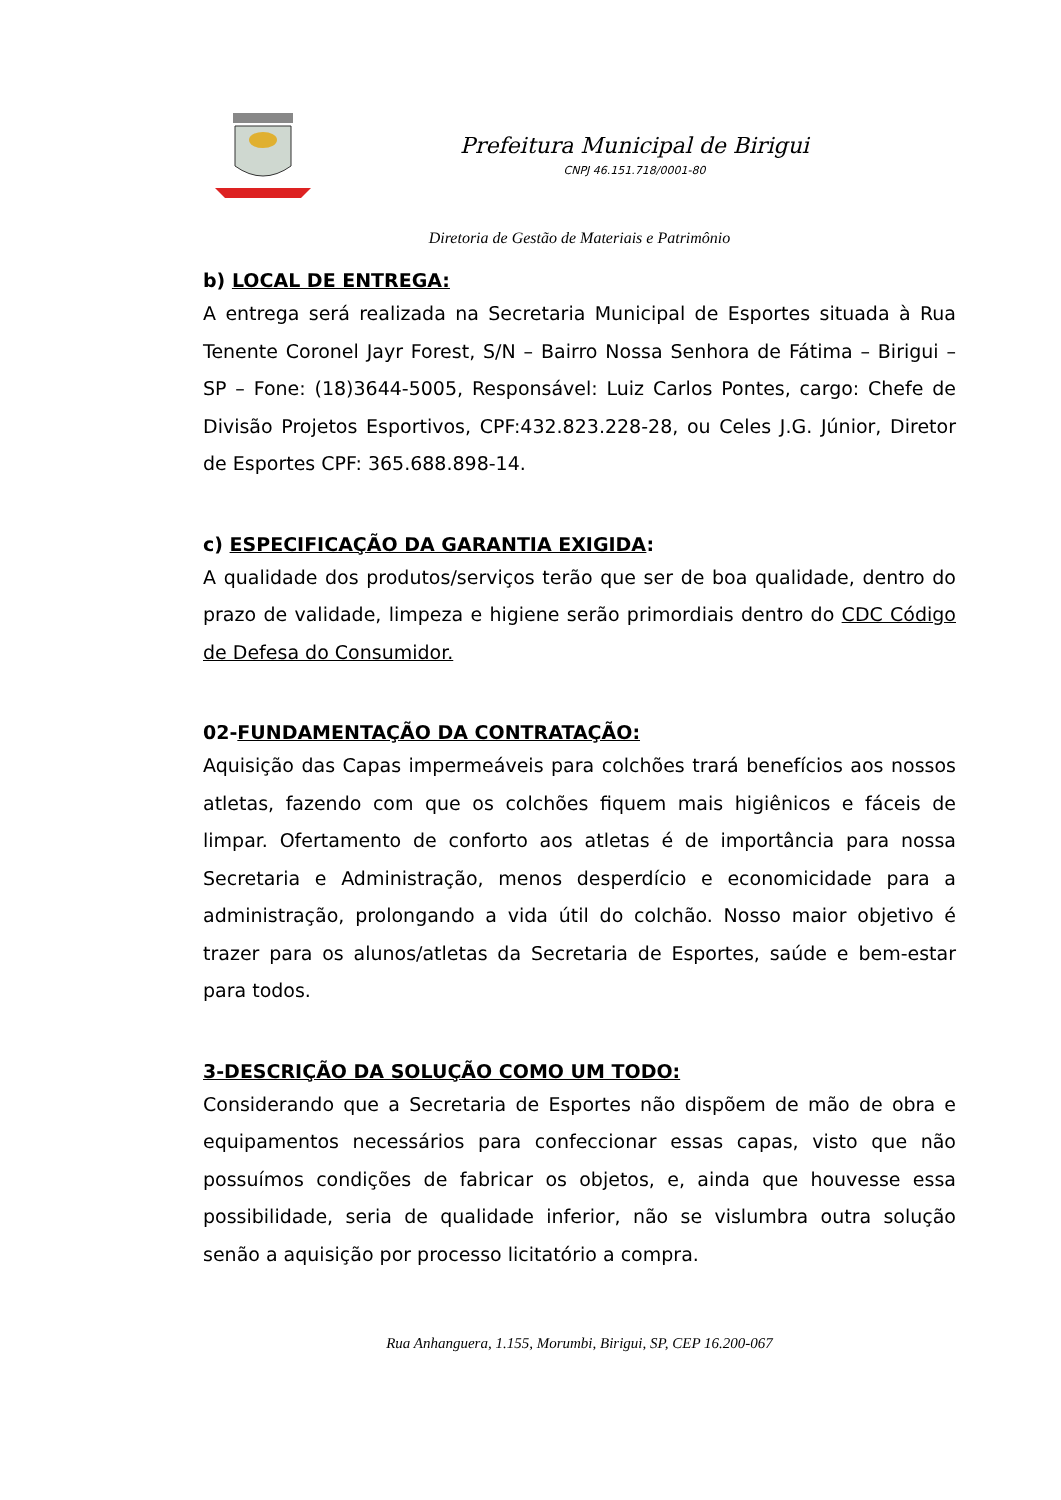Prefeitura Municipal de Birigui
CNPJ 46.151.718/0001-80
Diretoria de Gestão de Materiais e Patrimônio
b) LOCAL DE ENTREGA:
A entrega será realizada na Secretaria Municipal de Esportes situada à Rua Tenente Coronel Jayr Forest, S/N – Bairro Nossa Senhora de Fátima – Birigui – SP – Fone: (18)3644-5005, Responsável: Luiz Carlos Pontes, cargo: Chefe de Divisão Projetos Esportivos, CPF:432.823.228-28, ou Celes J.G. Júnior, Diretor de Esportes CPF: 365.688.898-14.
c) ESPECIFICAÇÃO DA GARANTIA EXIGIDA:
A qualidade dos produtos/serviços terão que ser de boa qualidade, dentro do prazo de validade, limpeza e higiene serão primordiais dentro do CDC Código de Defesa do Consumidor.
02-FUNDAMENTAÇÃO DA CONTRATAÇÃO:
Aquisição das Capas impermeáveis para colchões trará benefícios aos nossos atletas, fazendo com que os colchões fiquem mais higiênicos e fáceis de limpar. Ofertamento de conforto aos atletas é de importância para nossa Secretaria e Administração, menos desperdício e economicidade para a administração, prolongando a vida útil do colchão. Nosso maior objetivo é trazer para os alunos/atletas da Secretaria de Esportes, saúde e bem-estar para todos.
3-DESCRIÇÃO DA SOLUÇÃO COMO UM TODO:
Considerando que a Secretaria de Esportes não dispõem de mão de obra e equipamentos necessários para confeccionar essas capas, visto que não possuímos condições de fabricar os objetos, e, ainda que houvesse essa possibilidade, seria de qualidade inferior, não se vislumbra outra solução senão a aquisição por processo licitatório a compra.
Rua Anhanguera, 1.155, Morumbi, Birigui, SP, CEP 16.200-067